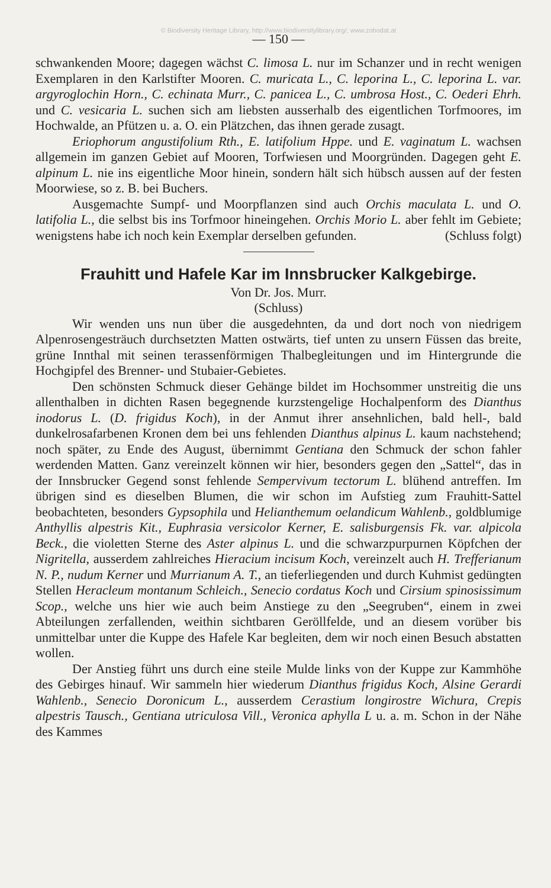© Biodiversity Heritage Library, http://www.biodiversitylibrary.org/; www.zobodat.at
— 150 —
schwankenden Moore; dagegen wächst C. limosa L. nur im Schanzer und in recht wenigen Exemplaren in den Karlstifter Mooren. C. muricata L., C. leporina L., C. leporina L. var. argyroglochin Horn., C. echinata Murr., C. panicea L., C. umbrosa Host., C. Oederi Ehrh. und C. vesicaria L. suchen sich am liebsten ausserhalb des eigentlichen Torfmoores, im Hochwalde, an Pfützen u. a. O. ein Plätzchen, das ihnen gerade zusagt.
Eriophorum angustifolium Rth., E. latifolium Hppe. und E. vaginatum L. wachsen allgemein im ganzen Gebiet auf Mooren, Torfwiesen und Moorgründen. Dagegen geht E. alpinum L. nie ins eigentliche Moor hinein, sondern hält sich hübsch aussen auf der festen Moorwiese, so z. B. bei Buchers.
Ausgemachte Sumpf- und Moorpflanzen sind auch Orchis maculata L. und O. latifolia L., die selbst bis ins Torfmoor hineingehen. Orchis Morio L. aber fehlt im Gebiete; wenigstens habe ich noch kein Exemplar derselben gefunden. (Schluss folgt)
Frauhitt und Hafele Kar im Innsbrucker Kalkgebirge.
Von Dr. Jos. Murr.
(Schluss)
Wir wenden uns nun über die ausgedehnten, da und dort noch von niedrigem Alpenrosengesträuch durchsetzten Matten ostwärts, tief unten zu unsern Füssen das breite, grüne Innthal mit seinen terassenförmigen Thalbegleitungen und im Hintergrunde die Hochgipfel des Brenner- und Stubaier-Gebietes.
Den schönsten Schmuck dieser Gehänge bildet im Hochsommer unstreitig die uns allenthalben in dichten Rasen begegnende kurzstengelige Hochalpenform des Dianthus inodorus L. (D. frigidus Koch), in der Anmut ihrer ansehnlichen, bald hell-, bald dunkelrosafarbenen Kronen dem bei uns fehlenden Dianthus alpinus L. kaum nachstehend; noch später, zu Ende des August, übernimmt Gentiana den Schmuck der schon fahler werdenden Matten. Ganz vereinzelt können wir hier, besonders gegen den „Sattel“, das in der Innsbrucker Gegend sonst fehlende Sempervivum tectorum L. blühend antreffen. Im übrigen sind es dieselben Blumen, die wir schon im Aufstieg zum Frauhitt-Sattel beobachteten, besonders Gypsophila und Helianthemum oelandicum Wahlenb., goldblumige Anthyllis alpestris Kit., Euphrasia versicolor Kerner, E. salisburgensis Fk. var. alpicola Beck., die violetten Sterne des Aster alpinus L. und die schwarzpurpurnen Köpfchen der Nigritella, ausserdem zahlreiches Hieracium incisum Koch, vereinzelt auch H. Trefferianum N. P., nudum Kerner und Murrianum A. T., an tieferliegenden und durch Kuhmist gedüngten Stellen Heracleum montanum Schleich., Senecio cordatus Koch und Cirsium spinosissimum Scop., welche uns hier wie auch beim Anstiege zu den „Seegruben“, einem in zwei Abteilungen zerfallenden, weithin sichtbaren Geröllfelde, und an diesem vorüber bis unmittelbar unter die Kuppe des Hafele Kar begleiten, dem wir noch einen Besuch abstatten wollen.
Der Anstieg führt uns durch eine steile Mulde links von der Kuppe zur Kammhöhe des Gebirges hinauf. Wir sammeln hier wiederum Dianthus frigidus Koch, Alsine Gerardi Wahlenb., Senecio Doronicum L., ausserdem Cerastium longirostre Wichura, Crepis alpestris Tausch., Gentiana utriculosa Vill., Veronica aphylla L u. a. m. Schon in der Nähe des Kammes